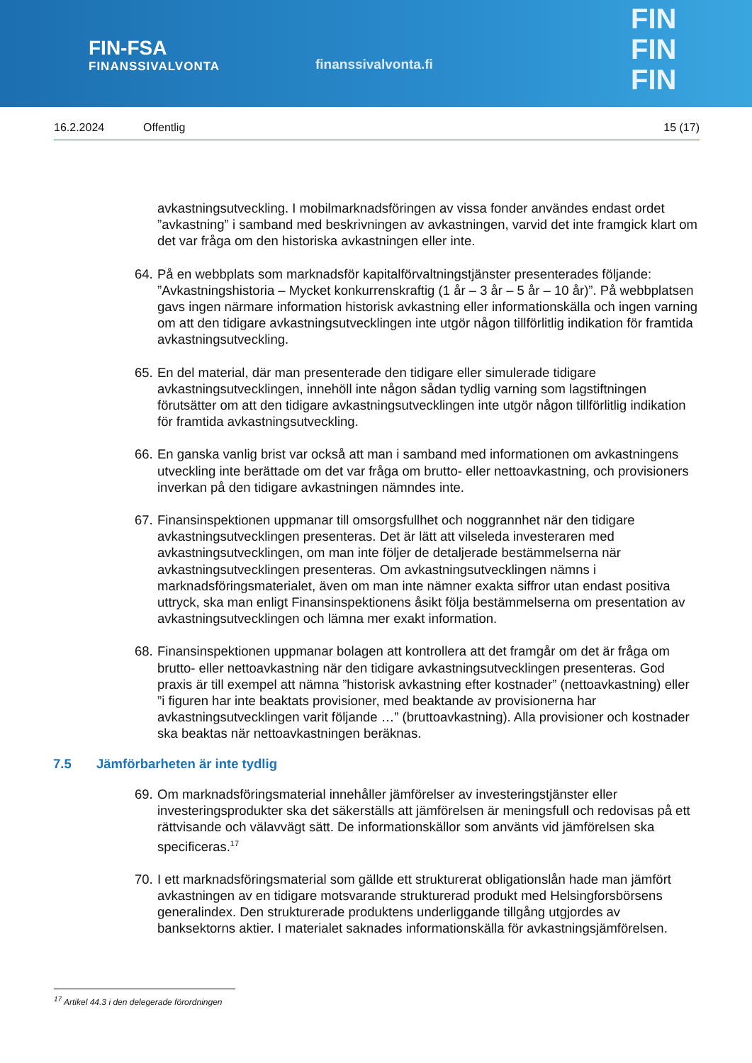FIN-FSA
FINANSSIVALVONTA
finanssivalvonta.fi
FIN
FIN
FIN
16.2.2024 Offentlig 15 (17)
avkastningsutveckling. I mobilmarknadsföringen av vissa fonder användes endast ordet ”avkastning” i samband med beskrivningen av avkastningen, varvid det inte framgick klart om det var fråga om den historiska avkastningen eller inte.
64.
På en webbplats som marknadsför kapitalförvaltningstjänster presenterades följande: ”Avkastningshistoria – Mycket konkurrenskraftig (1 år – 3 år – 5 år – 10 år)”. På webbplatsen gavs ingen närmare information historisk avkastning eller informationskälla och ingen varning om att den tidigare avkastningsutvecklingen inte utgör någon tillförlitlig indikation för framtida avkastningsutveckling.
65.
En del material, där man presenterade den tidigare eller simulerade tidigare avkastningsutvecklingen, innehöll inte någon sådan tydlig varning som lagstiftningen förutsätter om att den tidigare avkastningsutvecklingen inte utgör någon tillförlitlig indikation för framtida avkastningsutveckling.
66.
En ganska vanlig brist var också att man i samband med informationen om avkastningens utveckling inte berättade om det var fråga om brutto- eller nettoavkastning, och provisioners inverkan på den tidigare avkastningen nämndes inte.
67.
Finansinspektionen uppmanar till omsorgsfullhet och noggrannhet när den tidigare avkastningsutvecklingen presenteras. Det är lätt att vilseleda investeraren med avkastningsutvecklingen, om man inte följer de detaljerade bestämmelserna när avkastningsutvecklingen presenteras. Om avkastningsutvecklingen nämns i marknadsföringsmaterialet, även om man inte nämner exakta siffror utan endast positiva uttryck, ska man enligt Finansinspektionens åsikt följa bestämmelserna om presentation av avkastningsutvecklingen och lämna mer exakt information.
68.
Finansinspektionen uppmanar bolagen att kontrollera att det framgår om det är fråga om brutto- eller nettoavkastning när den tidigare avkastningsutvecklingen presenteras. God praxis är till exempel att nämna ”historisk avkastning efter kostnader” (nettoavkastning) eller ”i figuren har inte beaktats provisioner, med beaktande av provisionerna har avkastningsutvecklingen varit följande …” (bruttoavkastning). Alla provisioner och kostnader ska beaktas när nettoavkastningen beräknas.
7.5 Jämförbarheten är inte tydlig
69.
Om marknadsföringsmaterial innehåller jämförelser av investeringstjänster eller investeringsprodukter ska det säkerställs att jämförelsen är meningsfull och redovisas på ett rättvisande och välavvägt sätt. De informationskällor som använts vid jämförelsen ska specificeras.<sup>17</sup>
70.
I ett marknadsföringsmaterial som gällde ett strukturerat obligationslån hade man jämfört avkastningen av en tidigare motsvarande strukturerad produkt med Helsingforsbörsens generalindex. Den strukturerade produktens underliggande tillgång utgjordes av banksektorns aktier. I materialet saknades informationskälla för avkastningsjämförelsen.
<sup>17</sup> Artikel 44.3 i den delegerade förordningen